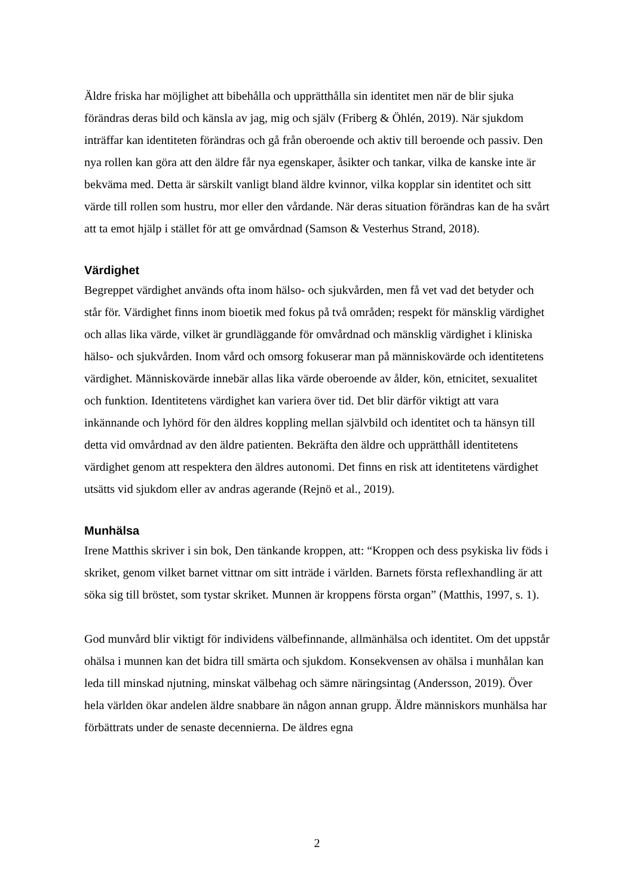Äldre friska har möjlighet att bibehålla och upprätthålla sin identitet men när de blir sjuka förändras deras bild och känsla av jag, mig och själv (Friberg & Öhlén, 2019). När sjukdom inträffar kan identiteten förändras och gå från oberoende och aktiv till beroende och passiv. Den nya rollen kan göra att den äldre får nya egenskaper, åsikter och tankar, vilka de kanske inte är bekväma med. Detta är särskilt vanligt bland äldre kvinnor, vilka kopplar sin identitet och sitt värde till rollen som hustru, mor eller den vårdande. När deras situation förändras kan de ha svårt att ta emot hjälp i stället för att ge omvårdnad (Samson & Vesterhus Strand, 2018).
Värdighet
Begreppet värdighet används ofta inom hälso- och sjukvården, men få vet vad det betyder och står för. Värdighet finns inom bioetik med fokus på två områden; respekt för mänsklig värdighet och allas lika värde, vilket är grundläggande för omvårdnad och mänsklig värdighet i kliniska hälso- och sjukvården. Inom vård och omsorg fokuserar man på människovärde och identitetens värdighet. Människovärde innebär allas lika värde oberoende av ålder, kön, etnicitet, sexualitet och funktion. Identitetens värdighet kan variera över tid. Det blir därför viktigt att vara inkännande och lyhörd för den äldres koppling mellan självbild och identitet och ta hänsyn till detta vid omvårdnad av den äldre patienten. Bekräfta den äldre och upprätthåll identitetens värdighet genom att respektera den äldres autonomi. Det finns en risk att identitetens värdighet utsätts vid sjukdom eller av andras agerande (Rejnö et al., 2019).
Munhälsa
Irene Matthis skriver i sin bok, Den tänkande kroppen, att: “Kroppen och dess psykiska liv föds i skriket, genom vilket barnet vittnar om sitt inträde i världen. Barnets första reflexhandling är att söka sig till bröstet, som tystar skriket. Munnen är kroppens första organ” (Matthis, 1997, s. 1).
God munvård blir viktigt för individens välbefinnande, allmänhälsa och identitet. Om det uppstår ohälsa i munnen kan det bidra till smärta och sjukdom. Konsekvensen av ohälsa i munhålan kan leda till minskad njutning, minskat välbehag och sämre näringsintag (Andersson, 2019). Över hela världen ökar andelen äldre snabbare än någon annan grupp. Äldre människors munhälsa har förbättrats under de senaste decennierna. De äldres egna
2